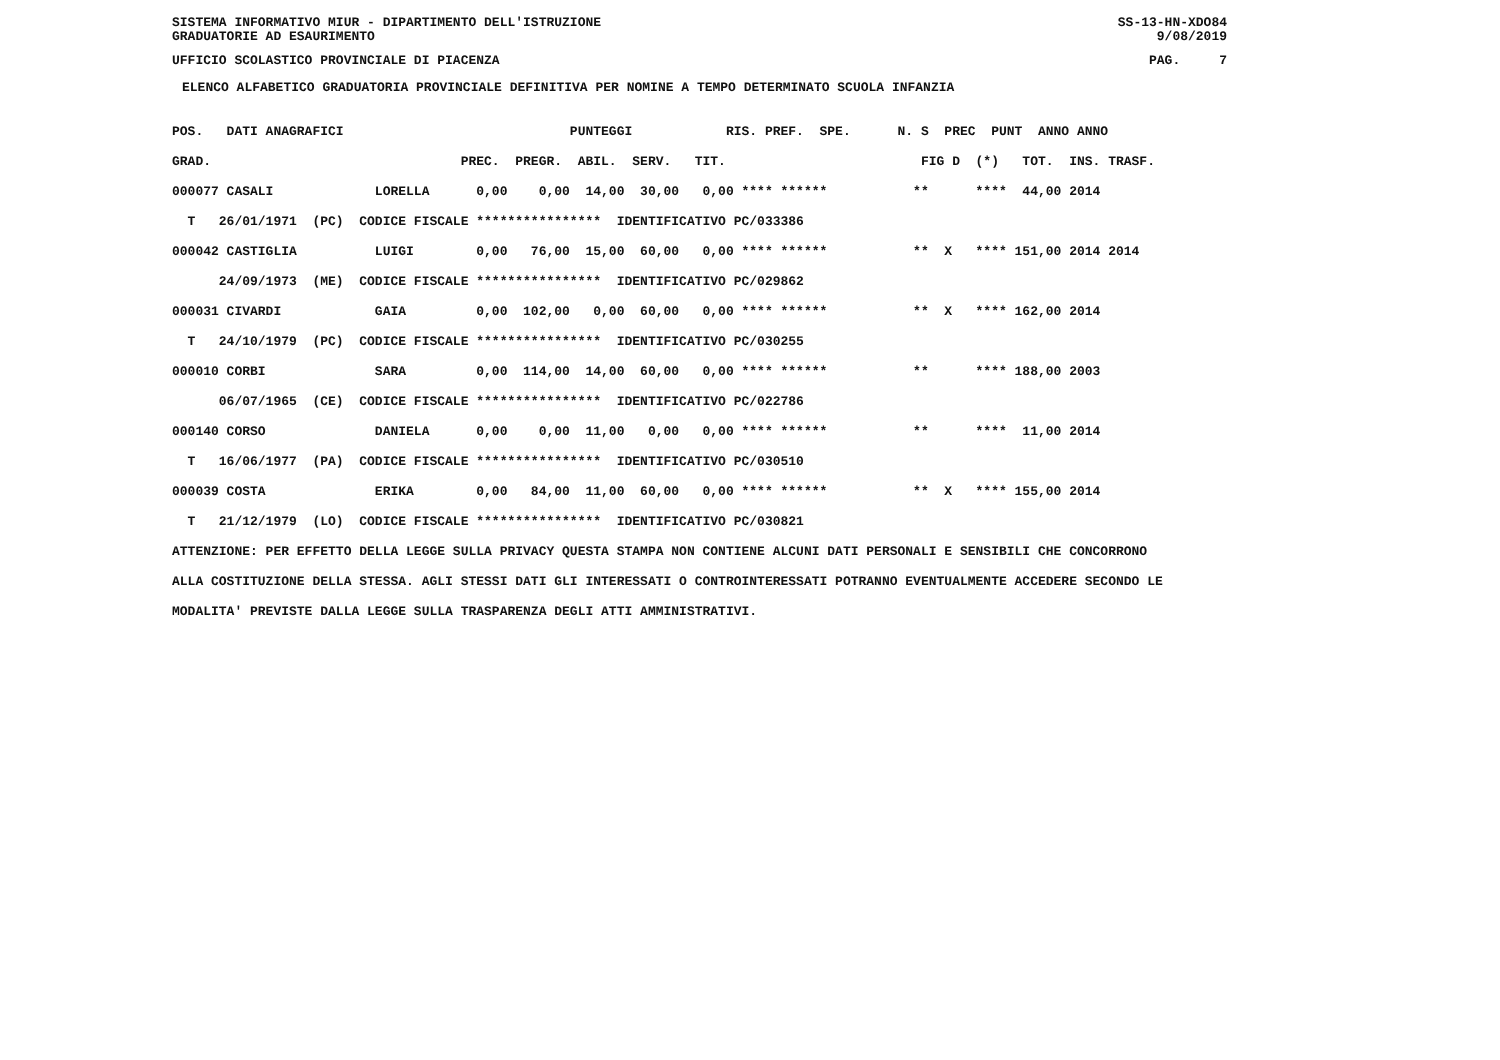SISTEMA INFORMATIVO MIUR - DIPARTIMENTO DELL'ISTRUZIONE SS-13-HN-XDO84
GRADUATORIE AD ESAURIMENTO 9/08/2019
UFFICIO SCOLASTICO PROVINCIALE DI PIACENZA PAG. 7
ELENCO ALFABETICO GRADUATORIA PROVINCIALE DEFINITIVA PER NOMINE A TEMPO DETERMINATO SCUOLA INFANZIA
POS.   DATI ANAGRAFICI                             PUNTEGGI            RIS. PREF.  SPE.      N. S  PREC  PUNT  ANNO ANNO
GRAD.                                PREC.  PREGR.  ABIL.  SERV.   TIT.                         FIG D  (*)   TOT.  INS. TRASF.
000077 CASALI             LORELLA      0,00    0,00  14,00  30,00   0,00 **** ******           **      ****  44,00 2014
  T   26/01/1971  (PC)  CODICE FISCALE ****************  IDENTIFICATIVO PC/033386
000042 CASTIGLIA          LUIGI        0,00   76,00  15,00  60,00   0,00 **** ******           **  X   **** 151,00 2014 2014
      24/09/1973  (ME)  CODICE FISCALE ****************  IDENTIFICATIVO PC/029862
000031 CIVARDI            GAIA         0,00  102,00   0,00  60,00   0,00 **** ******           **  X   **** 162,00 2014
  T   24/10/1979  (PC)  CODICE FISCALE ****************  IDENTIFICATIVO PC/030255
000010 CORBI              SARA         0,00  114,00  14,00  60,00   0,00 **** ******           **      **** 188,00 2003
      06/07/1965  (CE)  CODICE FISCALE ****************  IDENTIFICATIVO PC/022786
000140 CORSO              DANIELA      0,00    0,00  11,00   0,00   0,00 **** ******           **      ****  11,00 2014
  T   16/06/1977  (PA)  CODICE FISCALE ****************  IDENTIFICATIVO PC/030510
000039 COSTA              ERIKA        0,00   84,00  11,00  60,00   0,00 **** ******           **  X   **** 155,00 2014
  T   21/12/1979  (LO)  CODICE FISCALE ****************  IDENTIFICATIVO PC/030821
ATTENZIONE: PER EFFETTO DELLA LEGGE SULLA PRIVACY QUESTA STAMPA NON CONTIENE ALCUNI DATI PERSONALI E SENSIBILI CHE CONCORRONO
ALLA COSTITUZIONE DELLA STESSA. AGLI STESSI DATI GLI INTERESSATI O CONTROINTERESSATI POTRANNO EVENTUALMENTE ACCEDERE SECONDO LE
MODALITA' PREVISTE DALLA LEGGE SULLA TRASPARENZA DEGLI ATTI AMMINISTRATIVI.